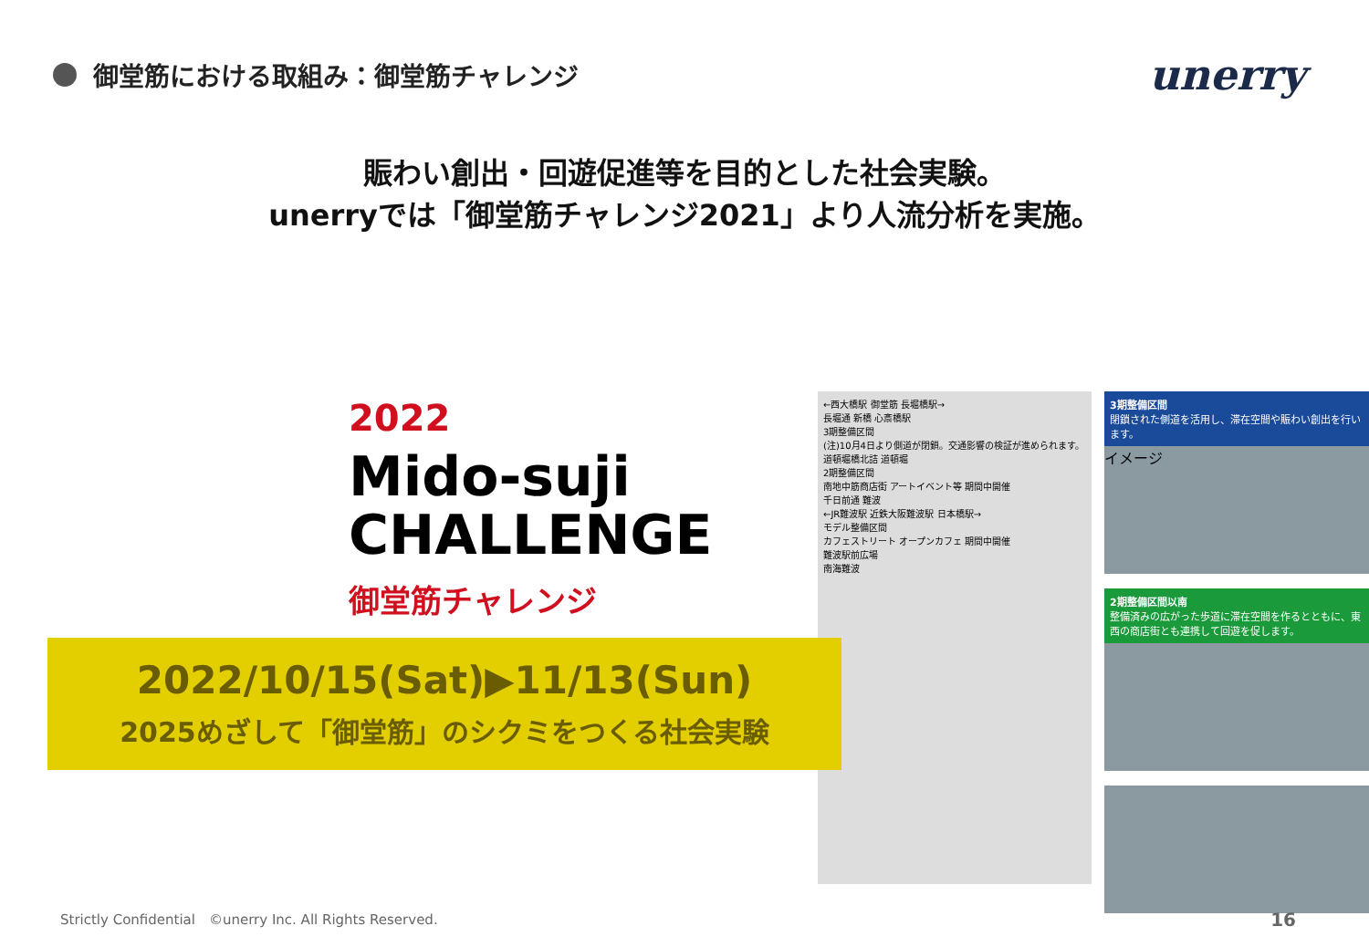御堂筋における取組み：御堂筋チャレンジ
unerry
賑わい創出・回遊促進等を目的とした社会実験。
unerryでは「御堂筋チャレンジ2021」より人流分析を実施。
2022
Mido-suji
CHALLENGE
御堂筋チャレンジ
2022/10/15(Sat)▶11/13(Sun)
2025めざして「御堂筋」のシクミをつくる社会実験
←西大橋駅 御堂筋 長堀橋駅→
長堀通 新橋 心斎橋駅
3期整備区間
(注)10月4日より側道が閉鎖。交通影響の検証が進められます。
道頓堀橋北詰 道頓堀
2期整備区間
南地中筋商店街 アートイベント等 期間中開催
千日前通 難波
←JR難波駅 近鉄大阪難波駅 日本橋駅→
モデル整備区間
カフェストリート オープンカフェ 期間中開催
難波駅前広場
南海難波
3期整備区間
閉鎖された側道を活用し、滞在空間や賑わい創出を行います。
イメージ
2期整備区間以南
整備済みの広がった歩道に滞在空間を作るとともに、東西の商店街とも連携して回遊を促します。
Strictly Confidential　©unerry Inc. All Rights Reserved. 16